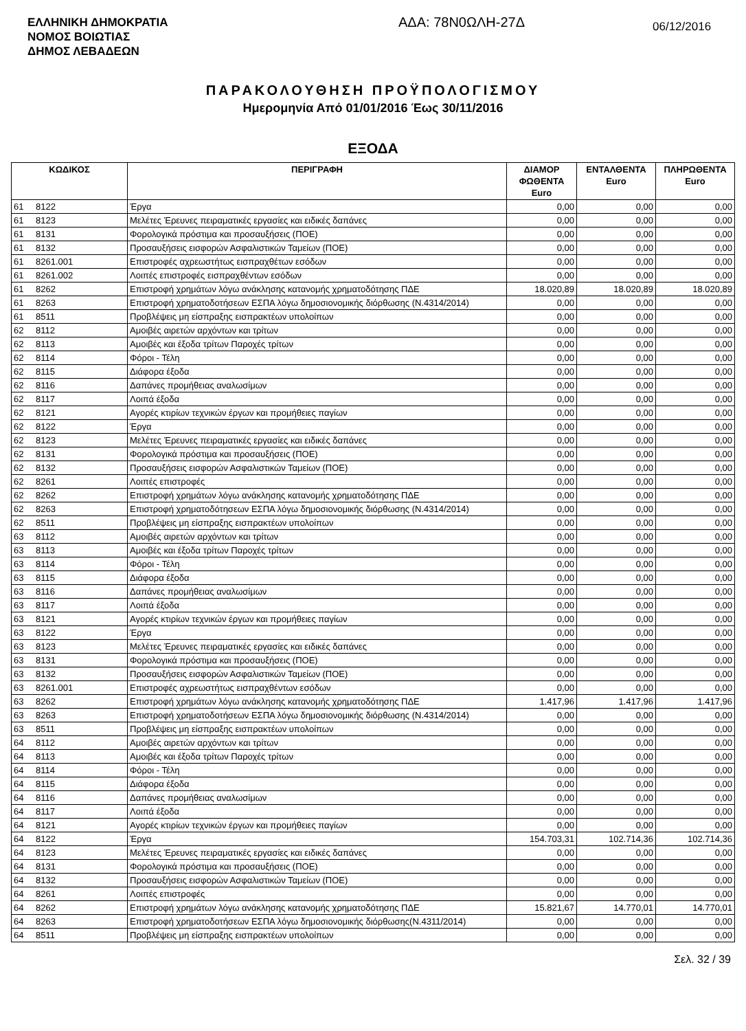ΕΛΛΗΝΙΚΗ ΔΗΜΟΚΡΑΤΙΑ
ΝΟΜΟΣ ΒΟΙΩΤΙΑΣ
ΔΗΜΟΣ ΛΕΒΑΔΕΩΝ
ΑΔΑ: 78Ν0ΩΛΗ-27Δ 06/12/2016
ΠΑΡΑΚΟΛΟΥΘΗΣΗ ΠΡΟΫΠΟΛΟΓΙΣΜΟΥ
Ημερομηνία Από 01/01/2016 Έως 30/11/2016
ΕΞΟΔΑ
| ΚΩΔΙΚΟΣ | | ΠΕΡΙΓΡΑΦΗ | ΔΙΑΜΟΡ ΦΩΘΕΝΤΑ Euro | ΕΝΤΑΛΘΕΝΤΑ Euro | ΠΛΗΡΩΘΕΝΤΑ Euro |
| --- | --- | --- | --- | --- | --- |
| 61 | 8122 | Έργα | 0,00 | 0,00 | 0,00 |
| 61 | 8123 | Μελέτες Έρευνες πειραματικές εργασίες και ειδικές δαπάνες | 0,00 | 0,00 | 0,00 |
| 61 | 8131 | Φορολογικά πρόστιμα και προσαυξήσεις (ΠΟΕ) | 0,00 | 0,00 | 0,00 |
| 61 | 8132 | Προσαυξήσεις εισφορών Ασφαλιστικών Ταμείων (ΠΟΕ) | 0,00 | 0,00 | 0,00 |
| 61 | 8261.001 | Επιστροφές αχρεωστήτως εισπραχθέτων εσόδων | 0,00 | 0,00 | 0,00 |
| 61 | 8261.002 | Λοιπές επιστροφές εισπραχθέντων εσόδων | 0,00 | 0,00 | 0,00 |
| 61 | 8262 | Επιστροφή χρημάτων λόγω ανάκλησης κατανομής χρηματοδότησης ΠΔΕ | 18.020,89 | 18.020,89 | 18.020,89 |
| 61 | 8263 | Επιστροφή χρηματοδοτήσεων ΕΣΠΑ λόγω δημοσιονομικής διόρθωσης (Ν.4314/2014) | 0,00 | 0,00 | 0,00 |
| 61 | 8511 | Προβλέψεις μη είσπραξης εισπρακτέων υπολοίπων | 0,00 | 0,00 | 0,00 |
| 62 | 8112 | Αμοιβές αιρετών αρχόντων και τρίτων | 0,00 | 0,00 | 0,00 |
| 62 | 8113 | Αμοιβές και έξοδα τρίτων Παροχές τρίτων | 0,00 | 0,00 | 0,00 |
| 62 | 8114 | Φόροι - Τέλη | 0,00 | 0,00 | 0,00 |
| 62 | 8115 | Διάφορα έξοδα | 0,00 | 0,00 | 0,00 |
| 62 | 8116 | Δαπάνες προμήθειας αναλωσίμων | 0,00 | 0,00 | 0,00 |
| 62 | 8117 | Λοιπά έξοδα | 0,00 | 0,00 | 0,00 |
| 62 | 8121 | Αγορές κτιρίων τεχνικών έργων και προμήθειες παγίων | 0,00 | 0,00 | 0,00 |
| 62 | 8122 | Έργα | 0,00 | 0,00 | 0,00 |
| 62 | 8123 | Μελέτες Έρευνες πειραματικές εργασίες και ειδικές δαπάνες | 0,00 | 0,00 | 0,00 |
| 62 | 8131 | Φορολογικά πρόστιμα και προσαυξήσεις (ΠΟΕ) | 0,00 | 0,00 | 0,00 |
| 62 | 8132 | Προσαυξήσεις εισφορών Ασφαλιστικών Ταμείων (ΠΟΕ) | 0,00 | 0,00 | 0,00 |
| 62 | 8261 | Λοιπές επιστροφές | 0,00 | 0,00 | 0,00 |
| 62 | 8262 | Επιστροφή χρημάτων λόγω ανάκλησης κατανομής χρηματοδότησης ΠΔΕ | 0,00 | 0,00 | 0,00 |
| 62 | 8263 | Επιστροφή χρηματοδότησεων ΕΣΠΑ λόγω δημοσιονομικής διόρθωσης (Ν.4314/2014) | 0,00 | 0,00 | 0,00 |
| 62 | 8511 | Προβλέψεις μη είσπραξης εισπρακτέων υπολοίπων | 0,00 | 0,00 | 0,00 |
| 63 | 8112 | Αμοιβές αιρετών αρχόντων και τρίτων | 0,00 | 0,00 | 0,00 |
| 63 | 8113 | Αμοιβές και έξοδα τρίτων Παροχές τρίτων | 0,00 | 0,00 | 0,00 |
| 63 | 8114 | Φόροι - Τέλη | 0,00 | 0,00 | 0,00 |
| 63 | 8115 | Διάφορα έξοδα | 0,00 | 0,00 | 0,00 |
| 63 | 8116 | Δαπάνες προμήθειας αναλωσίμων | 0,00 | 0,00 | 0,00 |
| 63 | 8117 | Λοιπά έξοδα | 0,00 | 0,00 | 0,00 |
| 63 | 8121 | Αγορές κτιρίων τεχνικών έργων και προμήθειες παγίων | 0,00 | 0,00 | 0,00 |
| 63 | 8122 | Έργα | 0,00 | 0,00 | 0,00 |
| 63 | 8123 | Μελέτες Έρευνες πειραματικές εργασίες και ειδικές δαπάνες | 0,00 | 0,00 | 0,00 |
| 63 | 8131 | Φορολογικά πρόστιμα και προσαυξήσεις (ΠΟΕ) | 0,00 | 0,00 | 0,00 |
| 63 | 8132 | Προσαυξήσεις εισφορών Ασφαλιστικών Ταμείων (ΠΟΕ) | 0,00 | 0,00 | 0,00 |
| 63 | 8261.001 | Επιστροφές αχρεωστήτως εισπραχθέντων εσόδων | 0,00 | 0,00 | 0,00 |
| 63 | 8262 | Επιστροφή χρημάτων λόγω ανάκλησης κατανομής χρηματοδότησης ΠΔΕ | 1.417,96 | 1.417,96 | 1.417,96 |
| 63 | 8263 | Επιστροφή χρηματοδοτήσεων ΕΣΠΑ λόγω δημοσιονομικής διόρθωσης (Ν.4314/2014) | 0,00 | 0,00 | 0,00 |
| 63 | 8511 | Προβλέψεις μη είσπραξης εισπρακτέων υπολοίπων | 0,00 | 0,00 | 0,00 |
| 64 | 8112 | Αμοιβές αιρετών αρχόντων και τρίτων | 0,00 | 0,00 | 0,00 |
| 64 | 8113 | Αμοιβές και έξοδα τρίτων Παροχές τρίτων | 0,00 | 0,00 | 0,00 |
| 64 | 8114 | Φόροι - Τέλη | 0,00 | 0,00 | 0,00 |
| 64 | 8115 | Διάφορα έξοδα | 0,00 | 0,00 | 0,00 |
| 64 | 8116 | Δαπάνες προμήθειας αναλωσίμων | 0,00 | 0,00 | 0,00 |
| 64 | 8117 | Λοιπά έξοδα | 0,00 | 0,00 | 0,00 |
| 64 | 8121 | Αγορές κτιρίων τεχνικών έργων και προμήθειες παγίων | 0,00 | 0,00 | 0,00 |
| 64 | 8122 | Έργα | 154.703,31 | 102.714,36 | 102.714,36 |
| 64 | 8123 | Μελέτες Έρευνες πειραματικές εργασίες και ειδικές δαπάνες | 0,00 | 0,00 | 0,00 |
| 64 | 8131 | Φορολογικά πρόστιμα και προσαυξήσεις (ΠΟΕ) | 0,00 | 0,00 | 0,00 |
| 64 | 8132 | Προσαυξήσεις εισφορών Ασφαλιστικών Ταμείων (ΠΟΕ) | 0,00 | 0,00 | 0,00 |
| 64 | 8261 | Λοιπές επιστροφές | 0,00 | 0,00 | 0,00 |
| 64 | 8262 | Επιστροφή χρημάτων λόγω ανάκλησης κατανομής χρηματοδότησης ΠΔΕ | 15.821,67 | 14.770,01 | 14.770,01 |
| 64 | 8263 | Επιστροφή χρηματοδοτήσεων ΕΣΠΑ λόγω δημοσιονομικής διόρθωσης(Ν.4311/2014) | 0,00 | 0,00 | 0,00 |
| 64 | 8511 | Προβλέψεις μη είσπραξης εισπρακτέων υπολοίπων | 0,00 | 0,00 | 0,00 |
Σελ. 32 / 39